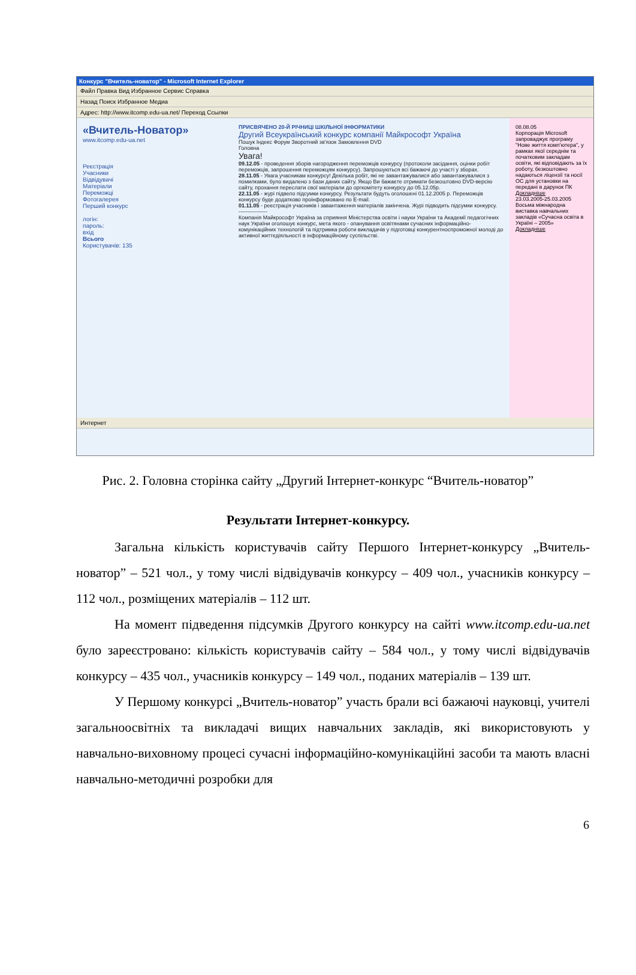Конкурс "Вчитель-новатор" - Microsoft Internet Explorer
Файл Правка Вид Избранное Сервис Справка
Назад Поиск Избранное Медиа
Адрес: http://www.itcomp.edu-ua.net/ Переход Ссылки
«Вчитель-Новатор»
www.itcomp.edu-ua.net
Реєстрація
Учасники
Відвідувачі
Матеріали
Переможці
Фотогалерея
Перший конкурс
логін:
пароль:
вхід
Всього
Користувачів: 135
ПРИСВЯЧЕНО 20-Й РІЧНИЦІ ШКІЛЬНОЇ ІНФОРМАТИКИ
Другий Всеукраїнський конкурс компанії Майкрософт Україна
Пошук Індекс Форум Зворотний зв'язок Замовлення DVD
Головна
Увага!
09.12.05 - проведення зборів нагородження переможців конкурсу (протоколи засідання, оцінки робіт переможців, запрошення переможцям конкурсу). Запрошуються всі бажаючі до участі у зборах.
28.11.05 - Увага учасникам конкурсу! Декілька робіт, які не завантажувалися або завантажувалися з помилками, було видалено з бази даних сайту. Якщо Ви бажаєте отримати безкоштовно DVD-версію сайту, прохання переслати свої матеріали до оргкомітету конкурсу до 05.12.05р.
22.11.05 - журі підвело підсумки конкурсу. Результати будуть оголошені 01.12.2005 р. Переможців конкурсу буде додатково проінформовано по E-mail.
01.11.05 - реєстрація учасників і завантаження матеріалів закінчена. Журі підводить підсумки конкурсу.
----------------
Компанія Майкрософт Україна за сприяння Міністерства освіти і науки України та Академії педагогічних наук України оголошує конкурс, мета якого - опанування освітянами сучасних інформаційно-комунікаційних технологій та підтримка роботи викладачів у підготовці конкурентноспроможної молоді до активної життєдіяльності в інформаційному суспільстві.
08.08.05
Корпорація Microsoft запроваджує програму "Нове життя комп'ютера", у рамках якої середнім та початковим закладам освіти, які відповідають за їх роботу, безкоштовно надаються ліцензії та носії ОС для установки на передані в дарунок ПК
Докладніше
23.03.2005-25.03.2005
Восьма міжнародна виставка навчальних закладів «Сучасна освіта в Україні – 2005»
Докладніше
Интернет
Рис. 2. Головна сторінка сайту „Другий Інтернет-конкурс “Вчитель-новатор”
Результати Інтернет-конкурсу.
Загальна кількість користувачів сайту Першого Інтернет-конкурсу „Вчитель-новатор” – 521 чол., у тому числі відвідувачів конкурсу – 409 чол., учасників конкурсу – 112 чол., розміщених матеріалів – 112 шт.
На момент підведення підсумків Другого конкурсу на сайті www.itcomp.edu-ua.net було зареєстровано: кількість користувачів сайту – 584 чол., у тому числі відвідувачів конкурсу – 435 чол., учасників конкурсу – 149 чол., поданих матеріалів – 139 шт.
У Першому конкурсі „Вчитель-новатор” участь брали всі бажаючі науковці, учителі загальноосвітніх та викладачі вищих навчальних закладів, які використовують у навчально-виховному процесі сучасні інформаційно-комунікаційні засоби та мають власні навчально-методичні розробки для
6